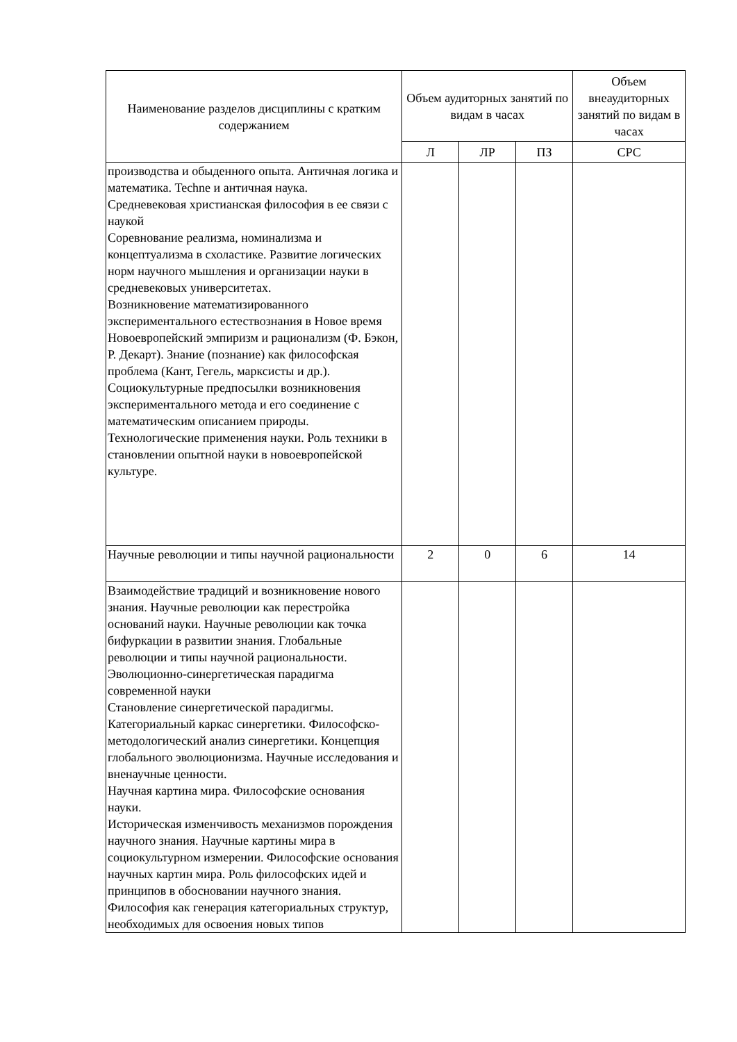| Наименование разделов дисциплины с кратким содержанием | Объем аудиторных занятий по видам в часах | | | Объем внеаудиторных занятий по видам в часах |
| --- | --- | --- | --- | --- |
| | Л | ЛР | ПЗ | СРС |
| производства и обыденного опыта. Античная логика и математика. Techne и античная наука. Средневековая христианская философия в ее связи с наукой Соревнование реализма, номинализма и концептуализма в схоластике. Развитие логических норм научного мышления и организации науки в средневековых университетах. Возникновение математизированного экспериментального естествознания в Новое время Новоевропейский эмпиризм и рационализм (Ф. Бэкон, Р. Декарт). Знание (познание) как философская проблема (Кант, Гегель, марксисты и др.). Социокультурные предпосылки возникновения экспериментального метода и его соединение с математическим описанием природы. Технологические применения науки. Роль техники в становлении опытной науки в новоевропейской культуре. | | | | |
| Научные революции и типы научной рациональности | 2 | 0 | 6 | 14 |
| Взаимодействие традиций и возникновение нового знания. Научные революции как перестройка оснований науки. Научные революции как точка бифуркации в развитии знания. Глобальные революции и типы научной рациональности. Эволюционно-синергетическая парадигма современной науки Становление синергетической парадигмы. Категориальный каркас синергетики. Философско-методологический анализ синергетики. Концепция глобального эволюционизма. Научные исследования и вненаучные ценности. Научная картина мира. Философские основания науки. Историческая изменчивость механизмов порождения научного знания. Научные картины мира в социокультурном измерении. Философские основания научных картин мира. Роль философских идей и принципов в обосновании научного знания. Философия как генерация категориальных структур, необходимых для освоения новых типов | | | | |